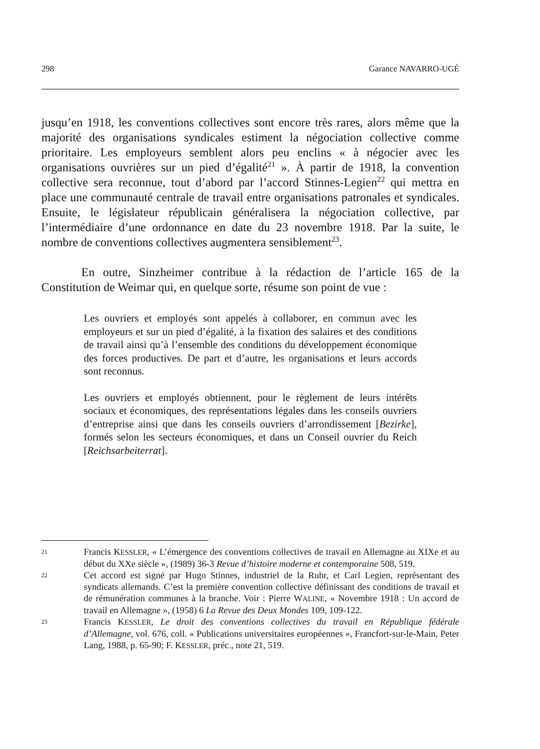298 Garance NAVARRO-UGÉ
jusqu’en 1918, les conventions collectives sont encore très rares, alors même que la majorité des organisations syndicales estiment la négociation collective comme prioritaire. Les employeurs semblent alors peu enclins « à négocier avec les organisations ouvrières sur un pied d’égalité<sup>21</sup> ». À partir de 1918, la convention collective sera reconnue, tout d’abord par l’accord Stinnes-Legien<sup>22</sup> qui mettra en place une communauté centrale de travail entre organisations patronales et syndicales. Ensuite, le législateur républicain généralisera la négociation collective, par l’intermédiaire d’une ordonnance en date du 23 novembre 1918. Par la suite, le nombre de conventions collectives augmentera sensiblement<sup>23</sup>.
En outre, Sinzheimer contribue à la rédaction de l’article 165 de la Constitution de Weimar qui, en quelque sorte, résume son point de vue :
Les ouvriers et employés sont appelés à collaborer, en commun avec les employeurs et sur un pied d’égalité, à la fixation des salaires et des conditions de travail ainsi qu’à l’ensemble des conditions du développement économique des forces productives. De part et d’autre, les organisations et leurs accords sont reconnus.
Les ouvriers et employés obtiennent, pour le règlement de leurs intérêts sociaux et économiques, des représentations légales dans les conseils ouvriers d’entreprise ainsi que dans les conseils ouvriers d’arrondissement [Bezirke], formés selon les secteurs économiques, et dans un Conseil ouvrier du Reich [Reichsarbeiterrat].
21
Francis KESSLER, « L’émergence des conventions collectives de travail en Allemagne au XIXe et au début du XXe siècle », (1989) 36-3 Revue d’histoire moderne et contemporaine 508, 519.
22
Cet accord est signé par Hugo Stinnes, industriel de la Ruhr, et Carl Legien, représentant des syndicats allemands. C’est la première convention collective définissant des conditions de travail et de rémunération communes à la branche. Voir : Pierre WALINE, « Novembre 1918 : Un accord de travail en Allemagne », (1958) 6 La Revue des Deux Mondes 109, 109-122.
23
Francis KESSLER, Le droit des conventions collectives du travail en République fédérale d’Allemagne, vol. 676, coll. « Publications universitaires européennes », Francfort-sur-le-Main, Peter Lang, 1988, p. 65-90; F. KESSLER, préc., note 21, 519.